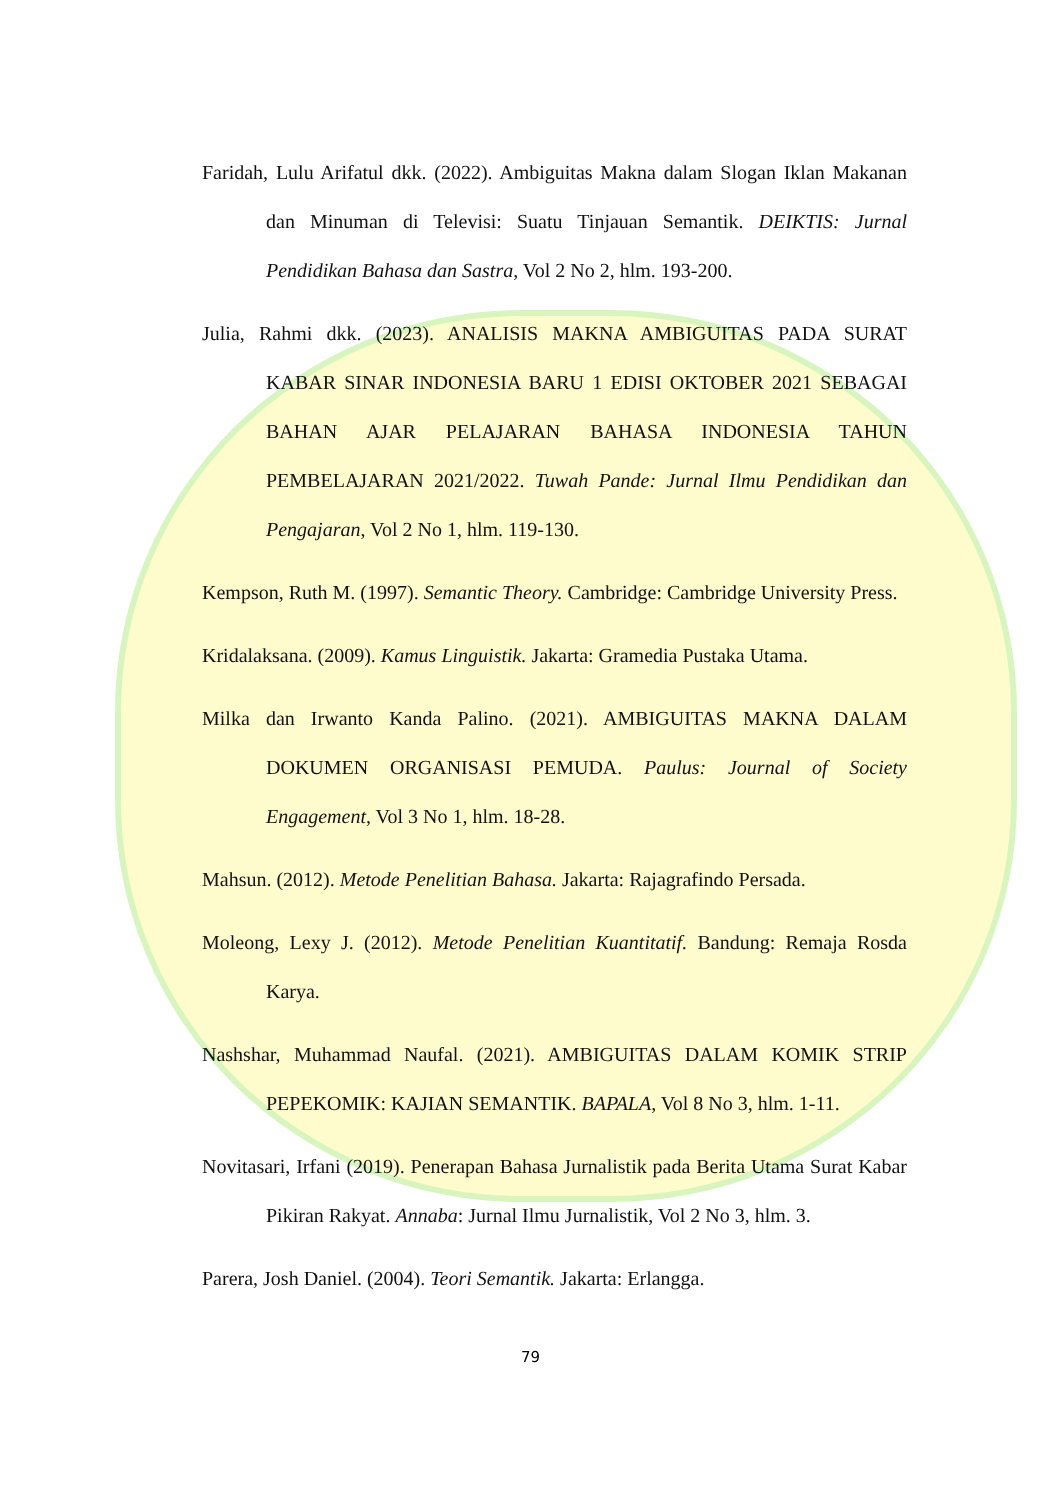Faridah, Lulu Arifatul dkk. (2022). Ambiguitas Makna dalam Slogan Iklan Makanan dan Minuman di Televisi: Suatu Tinjauan Semantik. DEIKTIS: Jurnal Pendidikan Bahasa dan Sastra, Vol 2 No 2, hlm. 193-200.
Julia, Rahmi dkk. (2023). ANALISIS MAKNA AMBIGUITAS PADA SURAT KABAR SINAR INDONESIA BARU 1 EDISI OKTOBER 2021 SEBAGAI BAHAN AJAR PELAJARAN BAHASA INDONESIA TAHUN PEMBELAJARAN 2021/2022. Tuwah Pande: Jurnal Ilmu Pendidikan dan Pengajaran, Vol 2 No 1, hlm. 119-130.
Kempson, Ruth M. (1997). Semantic Theory. Cambridge: Cambridge University Press.
Kridalaksana. (2009). Kamus Linguistik. Jakarta: Gramedia Pustaka Utama.
Milka dan Irwanto Kanda Palino. (2021). AMBIGUITAS MAKNA DALAM DOKUMEN ORGANISASI PEMUDA. Paulus: Journal of Society Engagement, Vol 3 No 1, hlm. 18-28.
Mahsun. (2012). Metode Penelitian Bahasa. Jakarta: Rajagrafindo Persada.
Moleong, Lexy J. (2012). Metode Penelitian Kuantitatif. Bandung: Remaja Rosda Karya.
Nashshar, Muhammad Naufal. (2021). AMBIGUITAS DALAM KOMIK STRIP PEPEKOMIK: KAJIAN SEMANTIK. BAPALA, Vol 8 No 3, hlm. 1-11.
Novitasari, Irfani (2019). Penerapan Bahasa Jurnalistik pada Berita Utama Surat Kabar Pikiran Rakyat. Annaba: Jurnal Ilmu Jurnalistik, Vol 2 No 3, hlm. 3.
Parera, Josh Daniel. (2004). Teori Semantik. Jakarta: Erlangga.
79